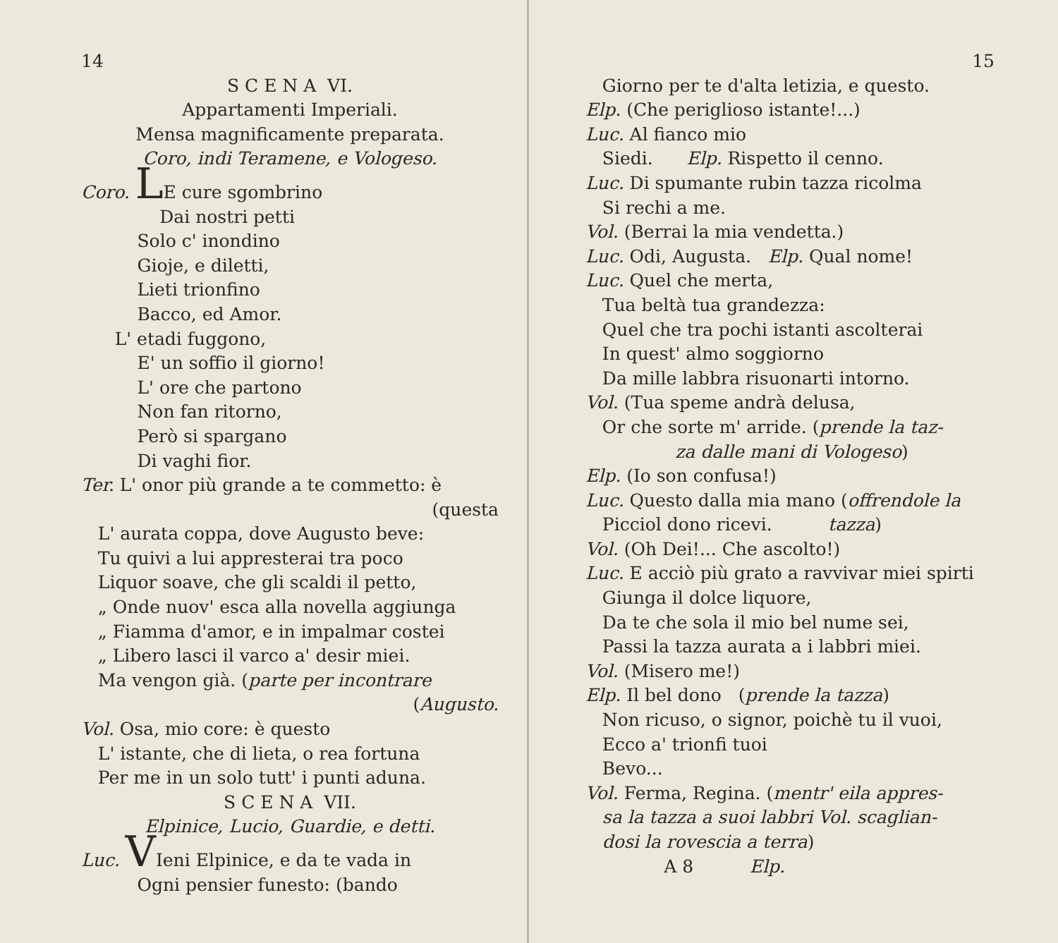14
S C E N A VI.
Appartamenti Imperiali.
Mensa magnificamente preparata.
Coro, indi Teramene, e Vologeso.
Coro. LE cure sgombrino
Dai nostri petti
Solo c' inondino
Gioje, e diletti,
Lieti trionfino
Bacco, ed Amor.
L' etadi fuggono,
E' un soffio il giorno!
L' ore che partono
Non fan ritorno,
Però si spargano
Di vaghi fior.
Ter. L' onor più grande a te commetto: è
(questa
L' aurata coppa, dove Augusto beve:
Tu quivi a lui appresterai tra poco
Liquor soave, che gli scaldi il petto,
„ Onde nuov' esca alla novella aggiunga
„ Fiamma d'amor, e in impalmar costei
„ Libero lasci il varco a' desir miei.
Ma vengon già. (parte per incontrare
(Augusto.
Vol. Osa, mio core: è questo
L' istante, che di lieta, o rea fortuna
Per me in un solo tutt' i punti aduna.
S C E N A VII.
Elpinice, Lucio, Guardie, e detti.
Luc. VIeni Elpinice, e da te vada in
Ogni pensier funesto: (bando
15
Giorno per te d'alta letizia, e questo.
Elp. (Che periglioso istante!...)
Luc. Al fianco mio
Siedi. Elp. Rispetto il cenno.
Luc. Di spumante rubin tazza ricolma
Si rechi a me.
Vol. (Berrai la mia vendetta.)
Luc. Odi, Augusta. Elp. Qual nome!
Luc. Quel che merta,
Tua beltà tua grandezza:
Quel che tra pochi istanti ascolterai
In quest' almo soggiorno
Da mille labbra risuonarti intorno.
Vol. (Tua speme andrà delusa,
Or che sorte m' arride. (prende la taz-
za dalle mani di Vologeso)
Elp. (Io son confusa!)
Luc. Questo dalla mia mano (offrendole la
Picciol dono ricevi. tazza)
Vol. (Oh Dei!... Che ascolto!)
Luc. E acciò più grato a ravvivar miei spirti
Giunga il dolce liquore,
Da te che sola il mio bel nume sei,
Passi la tazza aurata a i labbri miei.
Vol. (Misero me!)
Elp. Il bel dono (prende la tazza)
Non ricuso, o signor, poichè tu il vuoi,
Ecco a' trionfi tuoi
Bevo...
Vol. Ferma, Regina. (mentr' eila appres-
sa la tazza a suoi labbri Vol. scaglian-
dosi la rovescia a terra)
A 8 Elp.